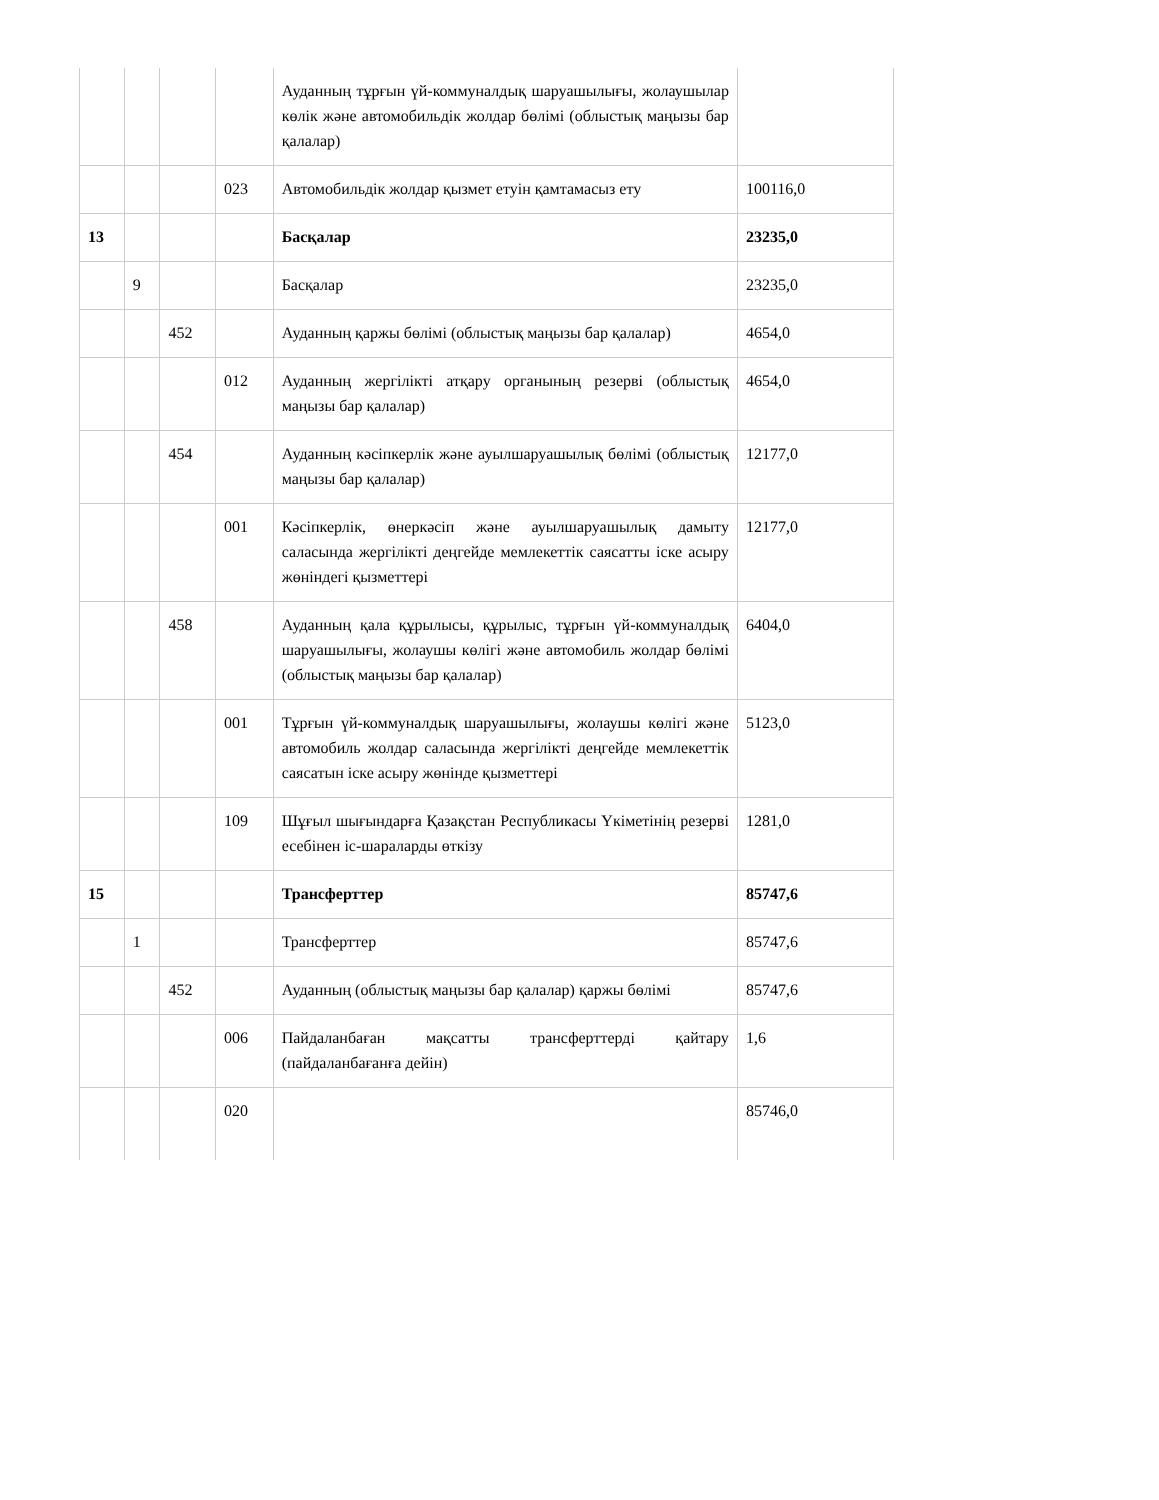| | | | | Ауданның тұрғын үй-коммуналдық шаруашылығы, жолаушылар көлік және автомобильдік жолдар бөлімі (облыстық маңызы бар қалалар) | |
| | | | 023 | Автомобильдік жолдар қызмет етуін қамтамасыз ету | 100116,0 |
| 13 | | | | Басқалар | 23235,0 |
| | 9 | | | Басқалар | 23235,0 |
| | | 452 | | Ауданның қаржы бөлімі (облыстық маңызы бар қалалар) | 4654,0 |
| | | | 012 | Ауданның жергілікті атқару органының резерві (облыстық маңызы бар қалалар) | 4654,0 |
| | | 454 | | Ауданның кәсіпкерлік және ауылшаруашылық бөлімі (облыстық маңызы бар қалалар) | 12177,0 |
| | | | 001 | Кәсіпкерлік, өнеркәсіп және ауылшаруашылық дамыту саласында жергілікті деңгейде мемлекеттік саясатты іске асыру жөніндегі қызметтері | 12177,0 |
| | | 458 | | Ауданның қала құрылысы, құрылыс, тұрғын үй-коммуналдық шаруашылығы, жолаушы көлігі және автомобиль жолдар бөлімі (облыстық маңызы бар қалалар) | 6404,0 |
| | | | 001 | Тұрғын үй-коммуналдық шаруашылығы, жолаушы көлігі және автомобиль жолдар саласында жергілікті деңгейде мемлекеттік саясатын іске асыру жөнінде қызметтері | 5123,0 |
| | | | 109 | Шұғыл шығындарға Қазақстан Республикасы Үкіметінің резерві есебінен іс-шараларды өткізу | 1281,0 |
| 15 | | | | Трансферттер | 85747,6 |
| | 1 | | | Трансферттер | 85747,6 |
| | | 452 | | Ауданның (облыстық маңызы бар қалалар) қаржы бөлімі | 85747,6 |
| | | | 006 | Пайдаланбаған мақсатты трансферттерді қайтару (пайдаланбағанға дейін) | 1,6 |
| | | | 020 | | 85746,0 |